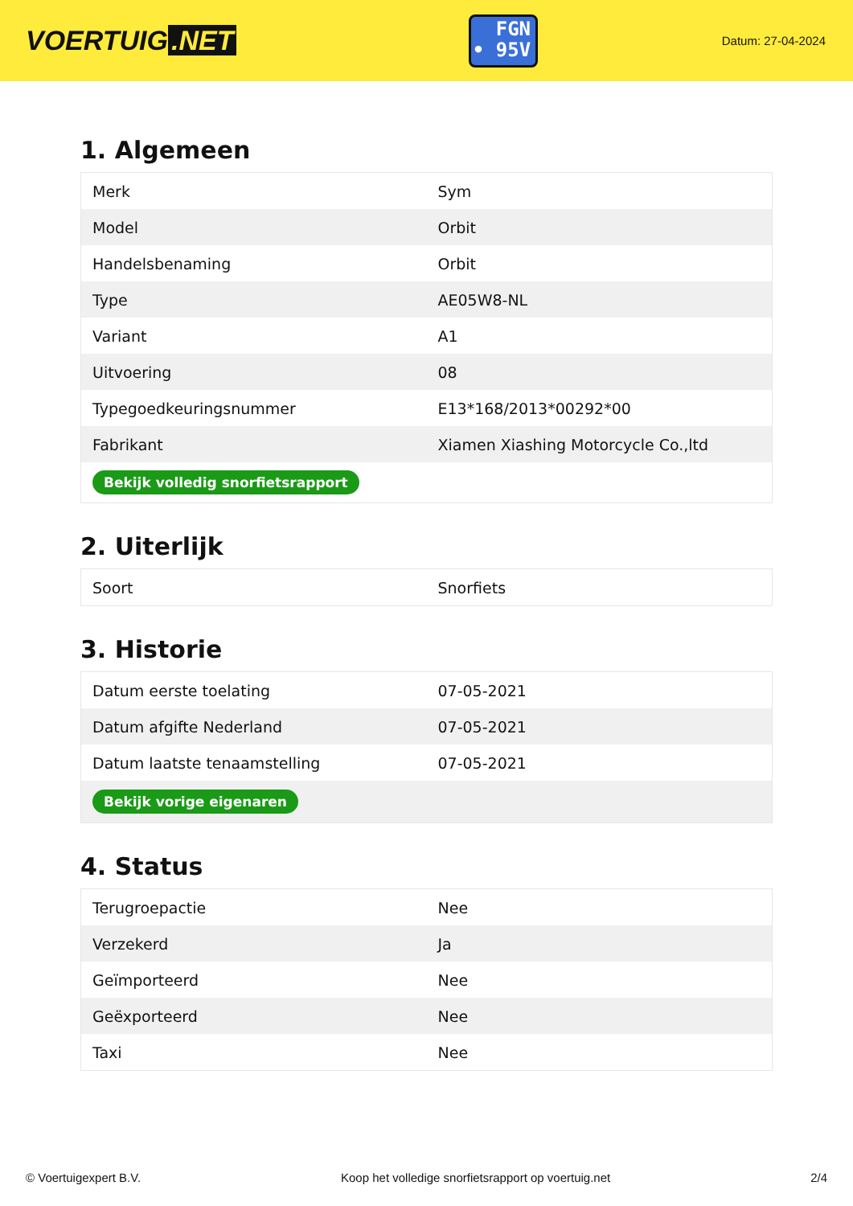VOERTUIG.NET
FGN
• 95V
Datum: 27-04-2024
1. Algemeen
| Merk | Sym |
| Model | Orbit |
| Handelsbenaming | Orbit |
| Type | AE05W8-NL |
| Variant | A1 |
| Uitvoering | 08 |
| Typegoedkeuringsnummer | E13*168/2013*00292*00 |
| Fabrikant | Xiamen Xiashing Motorcycle Co.,ltd |
| Bekijk volledig snorfietsrapport | |
2. Uiterlijk
| Soort | Snorfiets |
3. Historie
| Datum eerste toelating | 07-05-2021 |
| Datum afgifte Nederland | 07-05-2021 |
| Datum laatste tenaamstelling | 07-05-2021 |
| Bekijk vorige eigenaren | |
4. Status
| Terugroepactie | Nee |
| Verzekerd | Ja |
| Geïmporteerd | Nee |
| Geëxporteerd | Nee |
| Taxi | Nee |
© Voertuigexpert B.V. Koop het volledige snorfietsrapport op voertuig.net 2/4